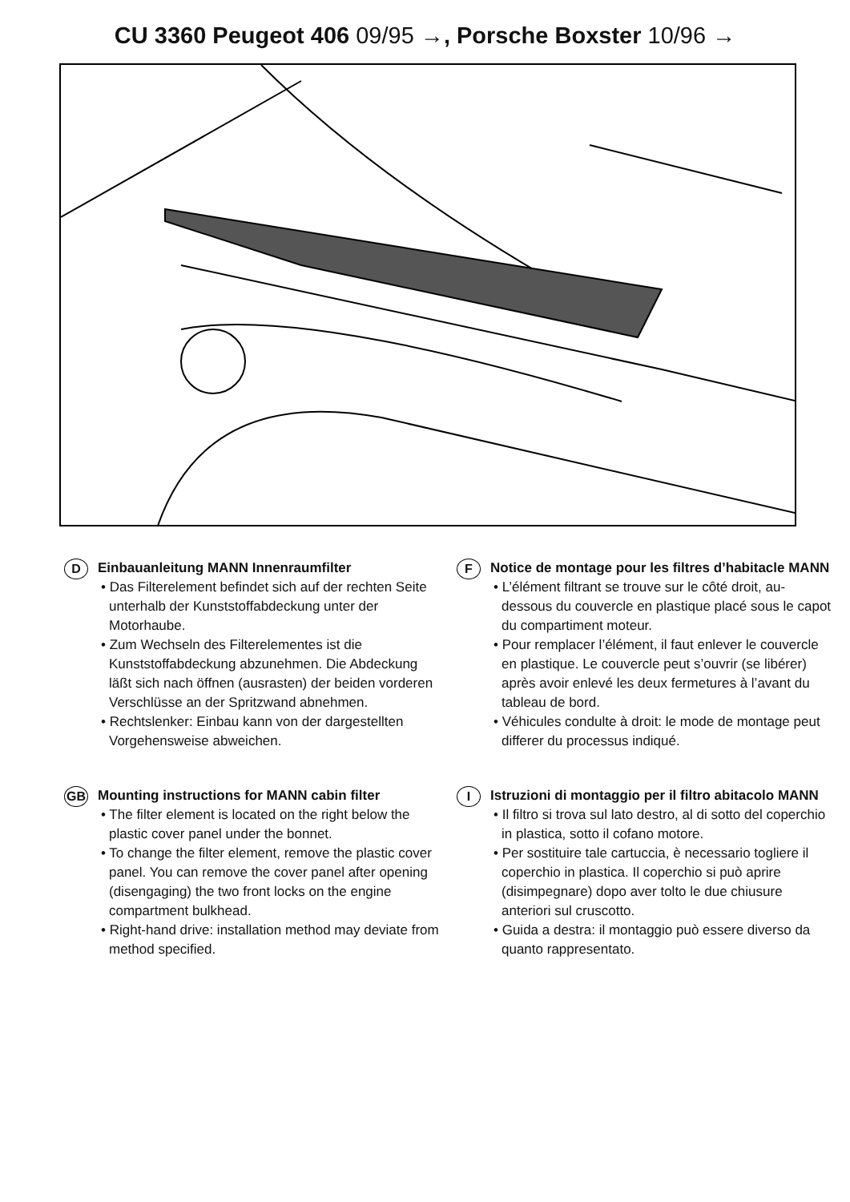CU 3360 Peugeot 406 09/95 →, Porsche Boxster 10/96 →
D
Einbauanleitung MANN Innenraumfilter
• Das Filterelement befindet sich auf der rechten Seite unterhalb der Kunststoffab­deckung unter der Motorhaube.
• Zum Wechseln des Filterelementes ist die Kunststoffabdeckung abzunehmen. Die Abdeckung läßt sich nach öffnen (ausra­sten) der beiden vorderen Verschlüsse an der Spritzwand abnehmen.
• Rechtslenker: Einbau kann von der darge­stellten Vorgehensweise abweichen.
GB
Mounting instructions for MANN cabin filter
• The filter element is located on the right below the plastic cover panel under the bonnet.
• To change the filter element, remove the plastic cover panel. You can remove the cover panel after opening (disengaging) the two front locks on the engine compartment bulkhead.
• Right-hand drive: installation method may deviate from method specified.
F
Notice de montage pour les filtres d’habitacle MANN
• L’élément filtrant se trouve sur le côté droit, au-dessous du couvercle en plastique placé sous le capot du compartiment moteur.
• Pour remplacer l’élément, il faut enlever le couvercle en plastique. Le couvercle peut s’ouvrir (se libérer) après avoir enlevé les deux fermetures à l’avant du tableau de bord.
• Véhicules condulte à droit: le mode de montage peut differer du processus indiqué.
I
Istruzioni di montaggio per il filtro abitacolo MANN
• Il filtro si trova sul lato destro, al di sotto del coperchio in plastica, sotto il cofano motore.
• Per sostituire tale cartuccia, è necessario togliere il coperchio in plastica. Il coperchio si può aprire (disimpegnare) dopo aver tolto le due chiusure anteriori sul cruscotto.
• Guida a destra: il montaggio può essere diverso da quanto rappresentato.